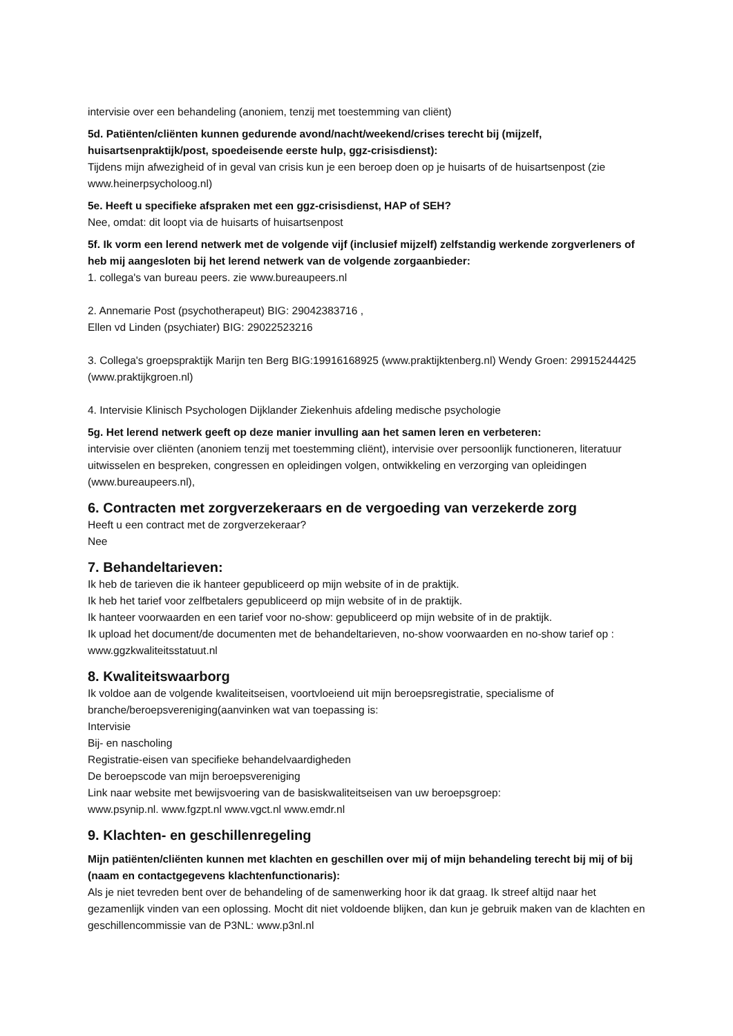intervisie over een behandeling (anoniem, tenzij met toestemming van cliënt)
5d. Patiënten/cliënten kunnen gedurende avond/nacht/weekend/crises terecht bij (mijzelf, huisartsenpraktijk/post, spoedeisende eerste hulp, ggz-crisisdienst):
Tijdens mijn afwezigheid of in geval van crisis kun je een beroep doen op je huisarts of de huisartsenpost (zie www.heinerpsycholoog.nl)
5e. Heeft u specifieke afspraken met een ggz-crisisdienst, HAP of SEH?
Nee, omdat: dit loopt via de huisarts of huisartsenpost
5f. Ik vorm een lerend netwerk met de volgende vijf (inclusief mijzelf) zelfstandig werkende zorgverleners of heb mij aangesloten bij het lerend netwerk van de volgende zorgaanbieder:
1. collega's van bureau peers. zie www.bureaupeers.nl
2. Annemarie Post (psychotherapeut) BIG: 29042383716 ,
Ellen vd Linden (psychiater) BIG: 29022523216
3. Collega's groepspraktijk Marijn ten Berg BIG:19916168925 (www.praktijktenberg.nl) Wendy Groen: 29915244425 (www.praktijkgroen.nl)
4. Intervisie Klinisch Psychologen Dijklander Ziekenhuis afdeling medische psychologie
5g. Het lerend netwerk geeft op deze manier invulling aan het samen leren en verbeteren:
intervisie over cliënten (anoniem tenzij met toestemming cliënt), intervisie over persoonlijk functioneren, literatuur uitwisselen en bespreken, congressen en opleidingen volgen, ontwikkeling en verzorging van opleidingen (www.bureaupeers.nl),
6. Contracten met zorgverzekeraars en de vergoeding van verzekerde zorg
Heeft u een contract met de zorgverzekeraar?
Nee
7. Behandeltarieven:
Ik heb de tarieven die ik hanteer gepubliceerd op mijn website of in de praktijk.
Ik heb het tarief voor zelfbetalers gepubliceerd op mijn website of in de praktijk.
Ik hanteer voorwaarden en een tarief voor no-show: gepubliceerd op mijn website of in de praktijk.
Ik upload het document/de documenten met de behandeltarieven, no-show voorwaarden en no-show tarief op : www.ggzkwaliteitsstatuut.nl
8. Kwaliteitswaarborg
Ik voldoe aan de volgende kwaliteitseisen, voortvloeiend uit mijn beroepsregistratie, specialisme of branche/beroepsvereniging(aanvinken wat van toepassing is:
Intervisie
Bij- en nascholing
Registratie-eisen van specifieke behandelvaardigheden
De beroepscode van mijn beroepsvereniging
Link naar website met bewijsvoering van de basiskwaliteitseisen van uw beroepsgroep:
www.psynip.nl. www.fgzpt.nl www.vgct.nl www.emdr.nl
9. Klachten- en geschillenregeling
Mijn patiënten/cliënten kunnen met klachten en geschillen over mij of mijn behandeling terecht bij mij of bij (naam en contactgegevens klachtenfunctionaris):
Als je niet tevreden bent over de behandeling of de samenwerking hoor ik dat graag. Ik streef altijd naar het gezamenlijk vinden van een oplossing. Mocht dit niet voldoende blijken, dan kun je gebruik maken van de klachten en geschillencommissie van de P3NL: www.p3nl.nl